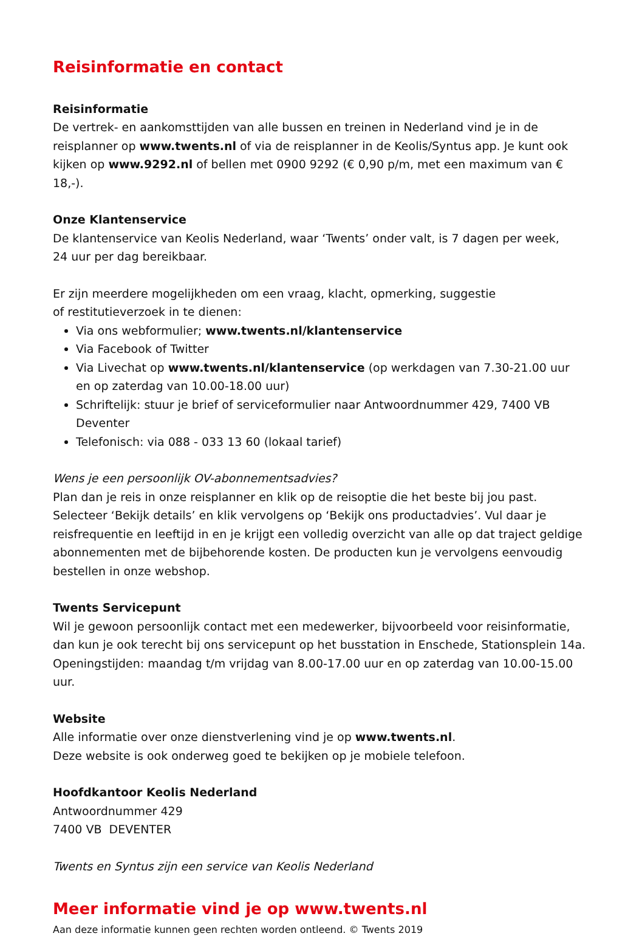Reisinformatie en contact
Reisinformatie
De vertrek- en aankomsttijden van alle bussen en treinen in Nederland vind je in de reisplanner op www.twents.nl of via de reisplanner in de Keolis/Syntus app. Je kunt ook kijken op www.9292.nl of bellen met 0900 9292 (€ 0,90 p/m, met een maximum van € 18,-).
Onze Klantenservice
De klantenservice van Keolis Nederland, waar ‘Twents’ onder valt, is 7 dagen per week,
24 uur per dag bereikbaar.
Er zijn meerdere mogelijkheden om een vraag, klacht, opmerking, suggestie
of restitutieverzoek in te dienen:
Via ons webformulier; www.twents.nl/klantenservice
Via Facebook of Twitter
Via Livechat op www.twents.nl/klantenservice (op werkdagen van 7.30-21.00 uur
en op zaterdag van 10.00-18.00 uur)
Schriftelijk: stuur je brief of serviceformulier naar Antwoordnummer 429, 7400 VB Deventer
Telefonisch: via 088 - 033 13 60 (lokaal tarief)
Wens je een persoonlijk OV-abonnementsadvies?
Plan dan je reis in onze reisplanner en klik op de reisoptie die het beste bij jou past. Selecteer ‘Bekijk details’ en klik vervolgens op ‘Bekijk ons productadvies’. Vul daar je reisfrequentie en leeftijd in en je krijgt een volledig overzicht van alle op dat traject geldige abonnementen met de bijbehorende kosten. De producten kun je vervolgens eenvoudig bestellen in onze webshop.
Twents Servicepunt
Wil je gewoon persoonlijk contact met een medewerker, bijvoorbeeld voor reisinformatie, dan kun je ook terecht bij ons servicepunt op het busstation in Enschede, Stationsplein 14a. Openingstijden: maandag t/m vrijdag van 8.00-17.00 uur en op zaterdag van 10.00-15.00 uur.
Website
Alle informatie over onze dienstverlening vind je op www.twents.nl.
Deze website is ook onderweg goed te bekijken op je mobiele telefoon.
Hoofdkantoor Keolis Nederland
Antwoordnummer 429
7400 VB DEVENTER
Twents en Syntus zijn een service van Keolis Nederland
Meer informatie vind je op www.twents.nl
Aan deze informatie kunnen geen rechten worden ontleend. © Twents 2019